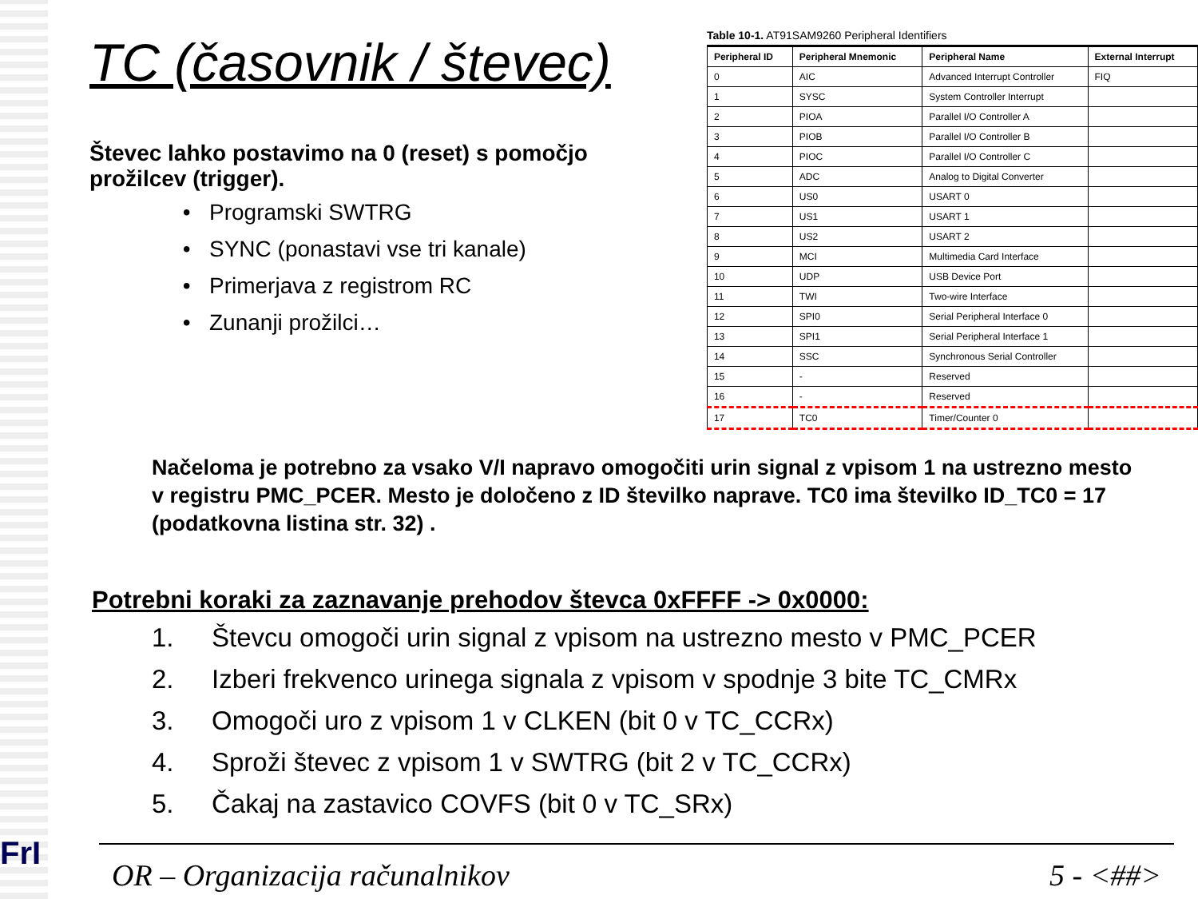TC (časovnik / števec)
Števec lahko postavimo na 0 (reset) s pomočjo prožilcev (trigger).
Programski SWTRG
SYNC (ponastavi vse tri kanale)
Primerjava z registrom RC
Zunanji prožilci…
Table 10-1. AT91SAM9260 Peripheral Identifiers
| Peripheral ID | Peripheral Mnemonic | Peripheral Name | External Interrupt |
| --- | --- | --- | --- |
| 0 | AIC | Advanced Interrupt Controller | FIQ |
| 1 | SYSC | System Controller Interrupt | |
| 2 | PIOA | Parallel I/O Controller A | |
| 3 | PIOB | Parallel I/O Controller B | |
| 4 | PIOC | Parallel I/O Controller C | |
| 5 | ADC | Analog to Digital Converter | |
| 6 | US0 | USART 0 | |
| 7 | US1 | USART 1 | |
| 8 | US2 | USART 2 | |
| 9 | MCI | Multimedia Card Interface | |
| 10 | UDP | USB Device Port | |
| 11 | TWI | Two-wire Interface | |
| 12 | SPI0 | Serial Peripheral Interface 0 | |
| 13 | SPI1 | Serial Peripheral Interface 1 | |
| 14 | SSC | Synchronous Serial Controller | |
| 15 | - | Reserved | |
| 16 | - | Reserved | |
| 17 | TC0 | Timer/Counter 0 | |
Načeloma je potrebno za vsako V/I napravo omogočiti urin signal z vpisom 1 na ustrezno mesto v registru PMC_PCER. Mesto je določeno z ID številko naprave. TC0 ima številko ID_TC0 = 17 (podatkovna listina str. 32) .
Potrebni koraki za zaznavanje prehodov števca 0xFFFF -> 0x0000:
1. Števcu omogoči urin signal z vpisom na ustrezno mesto v PMC_PCER
2. Izberi frekvenco urinega signala z vpisom v spodnje 3 bite TC_CMRx
3. Omogoči uro z vpisom 1 v CLKEN (bit 0 v TC_CCRx)
4. Sproži števec z vpisom 1 v SWTRG (bit 2 v TC_CCRx)
5. Čakaj na zastavico COVFS (bit 0 v TC_SRx)
FrI
OR – Organizacija računalnikov 5 - <##>